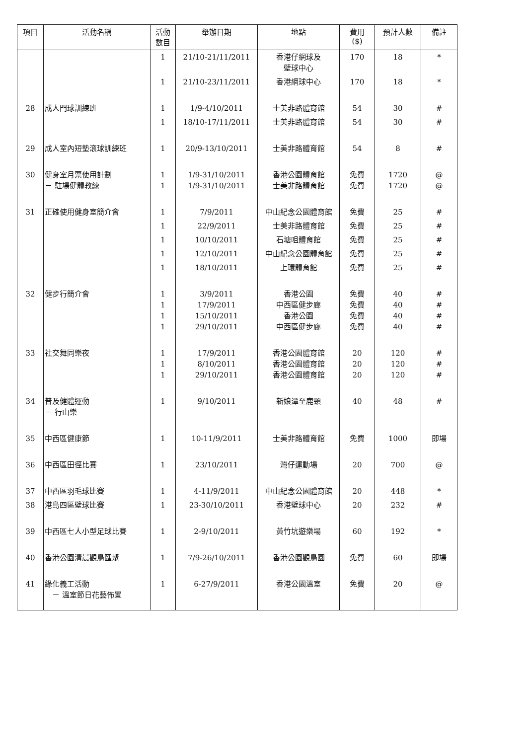| 項目 | 活動名稱 | 活動 數目 | 舉辦日期 | 地點 | 費用 ($) | 預計人數 | 備註 |
| --- | --- | --- | --- | --- | --- | --- | --- |
| | | 1 | 21/10-21/11/2011 | 香港仔網球及 壁球中心 | 170 | 18 | * |
| | | 1 | 21/10-23/11/2011 | 香港網球中心 | 170 | 18 | * |
| 28 | 成人門球訓練班 | 1 | 1/9-4/10/2011 | 士美非路體育館 | 54 | 30 | # |
| | | 1 | 18/10-17/11/2011 | 士美非路體育館 | 54 | 30 | # |
| 29 | 成人室內短墊滾球訓練班 | 1 | 20/9-13/10/2011 | 士美非路體育館 | 54 | 8 | # |
| 30 | 健身室月票使用計劃 － 駐場健體教練 | 1 1 | 1/9-31/10/2011 1/9-31/10/2011 | 香港公園體育館 士美非路體育館 | 免費 免費 | 1720 1720 | @ @ |
| 31 | 正確使用健身室簡介會 | 1 | 7/9/2011 | 中山紀念公園體育館 | 免費 | 25 | # |
| | | 1 | 22/9/2011 | 士美非路體育館 | 免費 | 25 | # |
| | | 1 | 10/10/2011 | 石塘咀體育館 | 免費 | 25 | # |
| | | 1 | 12/10/2011 | 中山紀念公園體育館 | 免費 | 25 | # |
| | | 1 | 18/10/2011 | 上環體育館 | 免費 | 25 | # |
| 32 | 健步行簡介會 | 1 1 1 1 | 3/9/2011 17/9/2011 15/10/2011 29/10/2011 | 香港公園 中西區健步廊 香港公園 中西區健步廊 | 免費 免費 免費 免費 | 40 40 40 40 | # # # # |
| 33 | 社交舞同樂夜 | 1 1 1 | 17/9/2011 8/10/2011 29/10/2011 | 香港公園體育館 香港公園體育館 香港公園體育館 | 20 20 20 | 120 120 120 | # # # |
| 34 | 普及健體運動 － 行山樂 | 1 | 9/10/2011 | 新娘潭至鹿頸 | 40 | 48 | # |
| 35 | 中西區健康節 | 1 | 10-11/9/2011 | 士美非路體育館 | 免費 | 1000 | 即場 |
| 36 | 中西區田徑比賽 | 1 | 23/10/2011 | 灣仔運動場 | 20 | 700 | @ |
| 37 | 中西區羽毛球比賽 | 1 | 4-11/9/2011 | 中山紀念公園體育館 | 20 | 448 | * |
| 38 | 港島四區壁球比賽 | 1 | 23-30/10/2011 | 香港壁球中心 | 20 | 232 | # |
| 39 | 中西區七人小型足球比賽 | 1 | 2-9/10/2011 | 黃竹坑遊樂場 | 60 | 192 | * |
| 40 | 香港公園清晨觀鳥匯聚 | 1 | 7/9-26/10/2011 | 香港公園觀鳥園 | 免費 | 60 | 即場 |
| 41 | 綠化義工活動 － 溫室節日花藝佈置 | 1 | 6-27/9/2011 | 香港公園溫室 | 免費 | 20 | @ |